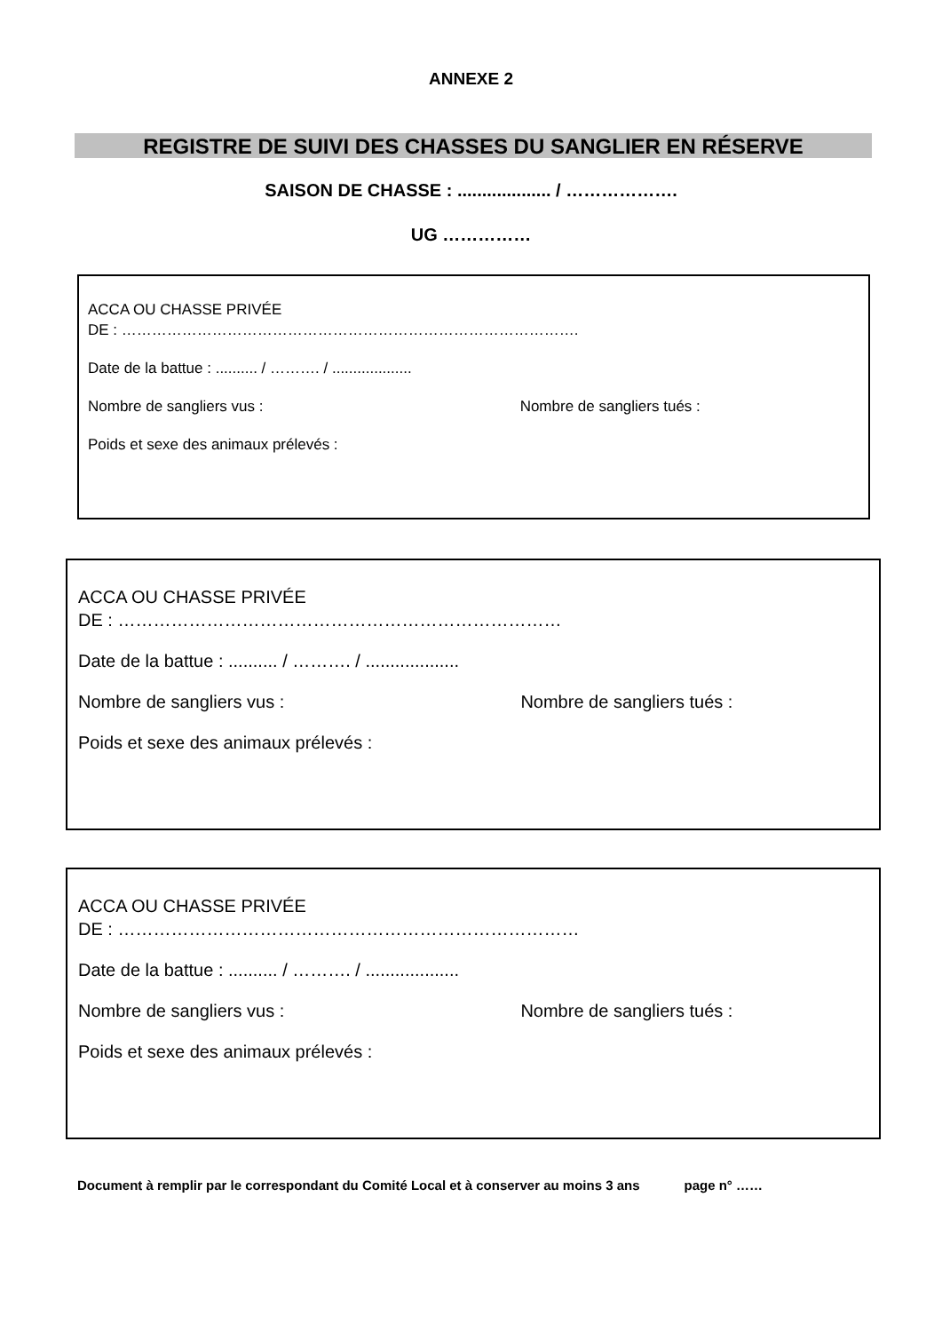ANNEXE 2
REGISTRE DE SUIVI DES CHASSES DU SANGLIER EN RÉSERVE
SAISON DE CHASSE : ................... / ……………….
UG ……………
ACCA OU CHASSE PRIVÉE
DE : ……………………………………………………………………………….
Date de la battue : .......... / ………. / ...................
Nombre de sangliers vus : Nombre de sangliers tués :
Poids et sexe des animaux prélevés :
ACCA OU CHASSE PRIVÉE
DE : …………………………………………………………………
Date de la battue : .......... / ………. / ...................
Nombre de sangliers vus : Nombre de sangliers tués :
Poids et sexe des animaux prélevés :
ACCA OU CHASSE PRIVÉE
DE : ……………………………………………………………………
Date de la battue : .......... / ………. / ...................
Nombre de sangliers vus : Nombre de sangliers tués :
Poids et sexe des animaux prélevés :
Document à remplir par le correspondant du Comité Local et à conserver au moins 3 ans page n° ……